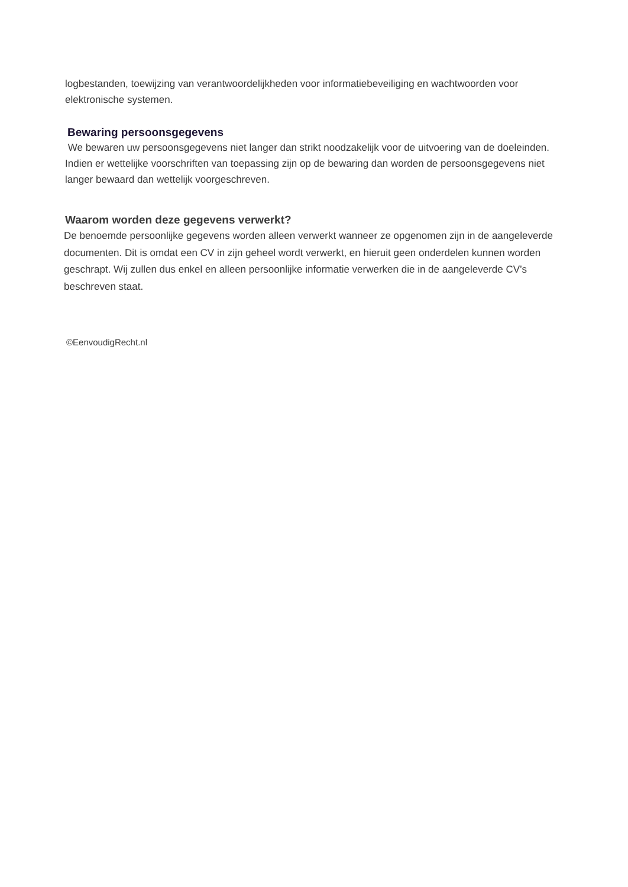logbestanden, toewijzing van verantwoordelijkheden voor informatiebeveiliging en wachtwoorden voor elektronische systemen.
Bewaring persoonsgegevens
We bewaren uw persoonsgegevens niet langer dan strikt noodzakelijk voor de uitvoering van de doeleinden. Indien er wettelijke voorschriften van toepassing zijn op de bewaring dan worden de persoonsgegevens niet langer bewaard dan wettelijk voorgeschreven.
Waarom worden deze gegevens verwerkt?
De benoemde persoonlijke gegevens worden alleen verwerkt wanneer ze opgenomen zijn in de aangeleverde documenten. Dit is omdat een CV in zijn geheel wordt verwerkt, en hieruit geen onderdelen kunnen worden geschrapt. Wij zullen dus enkel en alleen persoonlijke informatie verwerken die in de aangeleverde CV’s beschreven staat.
©EenvoudigRecht.nl